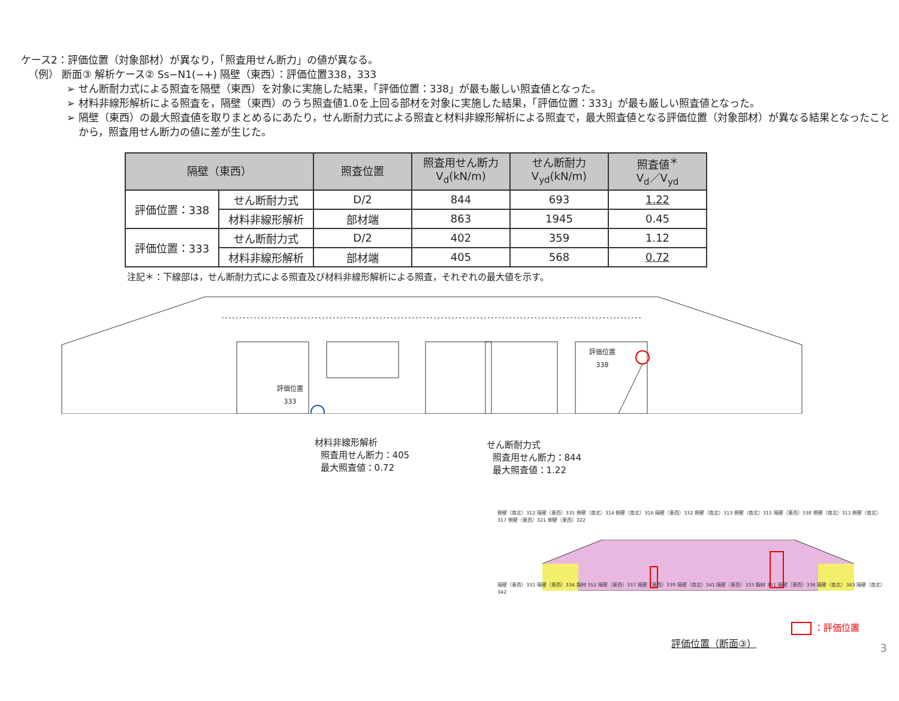ケース2：評価位置（対象部材）が異なり，「照査用せん断力」の値が異なる。
（例） 断面③ 解析ケース② Ss−N1(−+) 隔壁（東西）：評価位置338，333
➢ せん断耐力式による照査を隔壁（東西）を対象に実施した結果，「評価位置：338」が最も厳しい照査値となった。
➢ 材料非線形解析による照査を，隔壁（東西）のうち照査値1.0を上回る部材を対象に実施した結果，「評価位置：333」が最も厳しい照査値となった。
➢ 隔壁（東西）の最大照査値を取りまとめるにあたり，せん断耐力式による照査と材料非線形解析による照査で，最大照査値となる評価位置（対象部材）が異なる結果となったことから，照査用せん断力の値に差が生じた。
| 隔壁（東西） | | 照査位置 | 照査用せん断力 V<sub>d</sub>(kN/m) | せん断耐力 V<sub>yd</sub>(kN/m) | 照査値<sup>＊</sup> V<sub>d</sub>／V<sub>yd</sub> |
| --- | --- | --- | --- | --- | --- |
| 評価位置：338 | せん断耐力式 | D/2 | 844 | 693 | 1.22 |
| | 材料非線形解析 | 部材端 | 863 | 1945 | 0.45 |
| 評価位置：333 | せん断耐力式 | D/2 | 402 | 359 | 1.12 |
| | 材料非線形解析 | 部材端 | 405 | 568 | 0.72 |
注記＊：下線部は，せん断耐力式による照査及び材料非線形解析による照査，それぞれの最大値を示す。
評価位置
338
評価位置
333
材料非線形解析
照査用せん断力：405
最大照査値：0.72
せん断耐力式
照査用せん断力：844
最大照査値：1.22
側壁（南北）312 隔壁（東西）335 側壁（南北）314 側壁（南北）316 隔壁（東西）332 側壁（南北）313 側壁（南北）315 隔壁（東西）338 側壁（南北）311 側壁（南北）317 側壁（東西）321 側壁（東西）322
隔壁（東西）331 隔壁（東西）334 鋼材 352 隔壁（東西）337 隔壁（東西）339 隔壁（南北）341 隔壁（東西）333 鋼材 351 隔壁（東西）336 隔壁（南北）343 隔壁（南北）342
：評価位置
評価位置（断面③）
3